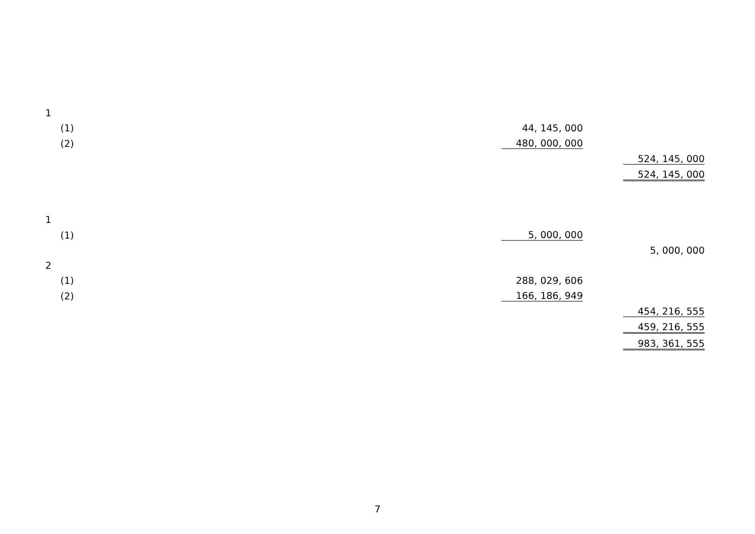| 1 | | | | |
| | (1) | 44, 145, 000 | | |
| | (2) | 480, 000, 000 | | |
| | | | | 524, 145, 000 |
| | | | | 524, 145, 000 |
| 1 | | | | |
| | (1) | 5, 000, 000 | | |
| | | | | 5, 000, 000 |
| 2 | | | | |
| | (1) | 288, 029, 606 | | |
| | (2) | 166, 186, 949 | | |
| | | | | 454, 216, 555 |
| | | | | 459, 216, 555 |
| | | | | 983, 361, 555 |
7